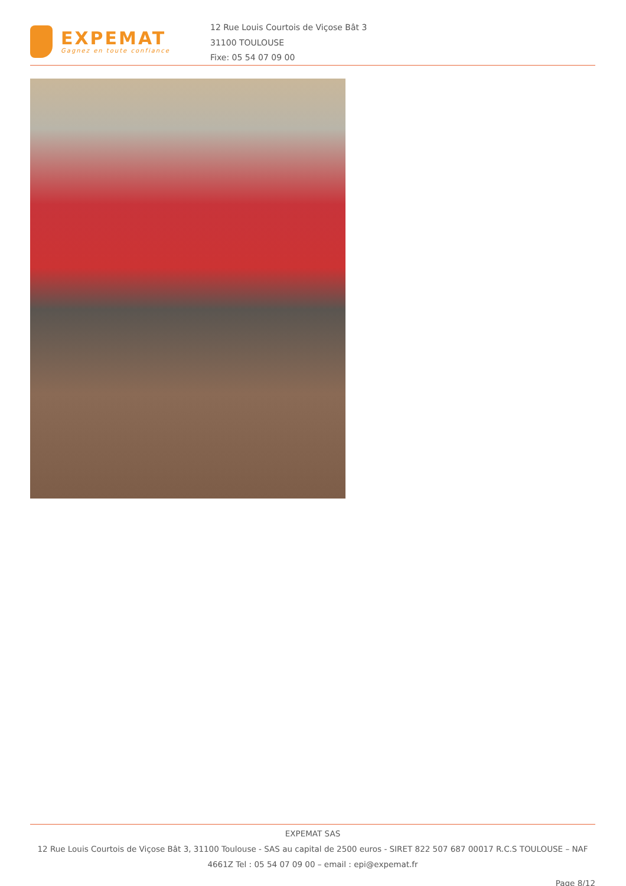EXPEMAT
Gagnez en toute confiance
12 Rue Louis Courtois de Viçose Bât 3
31100 TOULOUSE
Fixe: 05 54 07 09 00
EXPEMAT SAS
12 Rue Louis Courtois de Viçose Bât 3, 31100 Toulouse - SAS au capital de 2500 euros - SIRET 822 507 687 00017 R.C.S TOULOUSE – NAF 4661Z Tel : 05 54 07 09 00 – email : epi@expemat.fr
Page 8/12